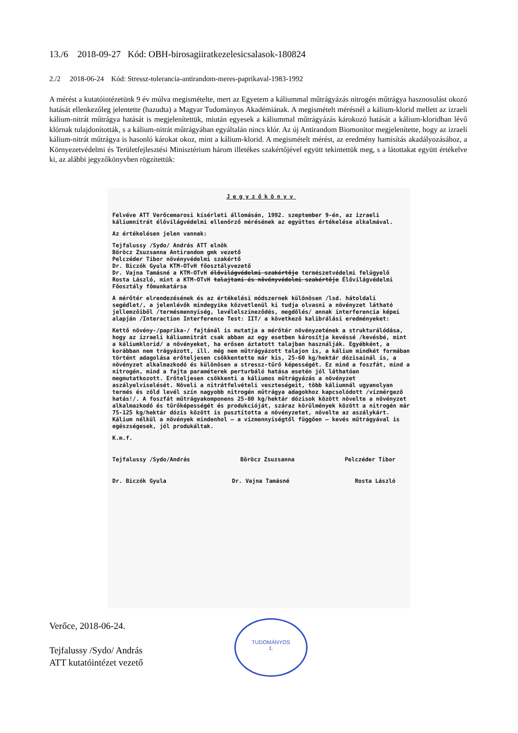13./6 2018-09-27 Kód: OBH-birosagiiratkezelesicsalasok-180824
2./2 2018-06-24 Kód: Stressz-tolerancia-antirandom-meres-paprikaval-1983-1992
A mérést a kutatóintézetünk 9 év múlva megismételte, mert az Egyetem a káliummal műtrágyázás nitrogén műtrágya hasznosulást okozó hatását ellenkezőleg jelentette (hazudta) a Magyar Tudományos Akadémiának. A megismételt mérésnél a kálium-klorid mellett az izraeli kálium-nitrát műtrágya hatását is megjelenítettük, miután egyesek a káliummal műtrágyázás károkozó hatását a kálium-kloridban lévő klórnak tulajdonították, s a kálium-nitrát műtrágyában egyáltalán nincs klór. Az új Antirandom Biomonitor megjelenítette, hogy az izraeli kálium-nitrát műtrágya is hasonló károkat okoz, mint a kálium-klorid. A megismételt mérést, az eredmény hamisítás akadályozásához, a Környezetvédelmi és Területfejlesztési Minisztérium három illetékes szakértőjével együtt tekintettük meg, s a látottakat együtt értékelve ki, az alábbi jegyzőkönyvben rögzítettük:
Jegyzőkönyv
Felvéve ATT Verőcemarosi kísérleti állomásán, 1992. szeptember 9-én, az izraeli káliumnitrát élővilágvédelmi ellenőrző mérésének az együttes értékelése alkalmával.
Az értékelésen jelen vannak:
Tejfalussy /Sydo/ András ATT elnök
Böröcz Zsuzsanna Antirandom gmk vezető
Pelczéder Tibor növényvédelmi szakértő
Dr. Biczók Gyula KTM-OTvH főosztályvezető
Dr. Vajna Tamásné a KTM-OTvH élővilágvédelmi szakértője természetvédelmi felügyelő
Rosta László, mint a KTM-OTvH talajtani és növényvédelmi szakértője Élővilágvédelmi Főosztály főmunkatársa
A mérőtér elrendezésének és az értékelési módszernek különösen /lsd. hátoldali segédlet/, a jelenlévők mindegyike közvetlenül ki tudja olvasni a növényzet látható jellemzőiből /termésmennyiség, levélelszíneződés, megdőlés/ annak interferencia képei alapján /Interaction Interference Test: IIT/ a következő kalibrálási eredményeket:
Kettő növény-/paprika-/ fajtánál is mutatja a mérőtér növényzetének a strukturálódása, hogy az izraeli káliumnitrát csak abban az egy esetben károsítja kevéssé /kevésbé, mint a káliumklorid/ a növényeket, ha erősen áztatott talajban használják. Egyébként, a korábban nem trágyázott, ill. még nem műtrágyázott talajon is, a kálium mindkét formában történt adagolása erőteljesen csökkentette már kis, 25-60 kg/hektár dózisainál is, a növényzet alkalmazkodó és különösen a stressz-tűrő képességét. Ez mind a foszfát, mind a nitrogén, mind a fajta paraméterek perturbáló hatása esetén jól láthatóan megmutatkozott. Erőteljesen csökkenti a káliumos műtrágyázás a növényzet aszályelviselését. Növeli a nitrátfelvételi veszteségeit, több káliumnál ugyanolyan termés és zöld levél szín nagyobb nitrogén műtrágya adagokhoz kapcsolódott /vízmérgező hatás!/. A foszfát műtrágyakomponens 25-80 kg/hektár dózisok között növelte a növényzet alkalmazkodó és tűrőképességét és produkcióját, száraz körülmények között a nitrogén már 75-125 kg/hektár dózis között is pusztította a növényzetet, növelte az aszálykárt. Kálium nélkül a növények mindenhol – a vízmennyiségtől függően – kevés műtrágyával is egészségesek, jól produkáltak.
K.m.f.
Tejfalussy /Sydo/András Böröcz Zsuzsanna Pelczéder Tibor
Dr. Biczók Gyula Dr. Vajna Tamásné Rosta László
Verőce, 2018-06-24.
Tejfalussy /Sydo/ András
ATT kutatóintézet vezető
TUDOMÁNYOS
1.